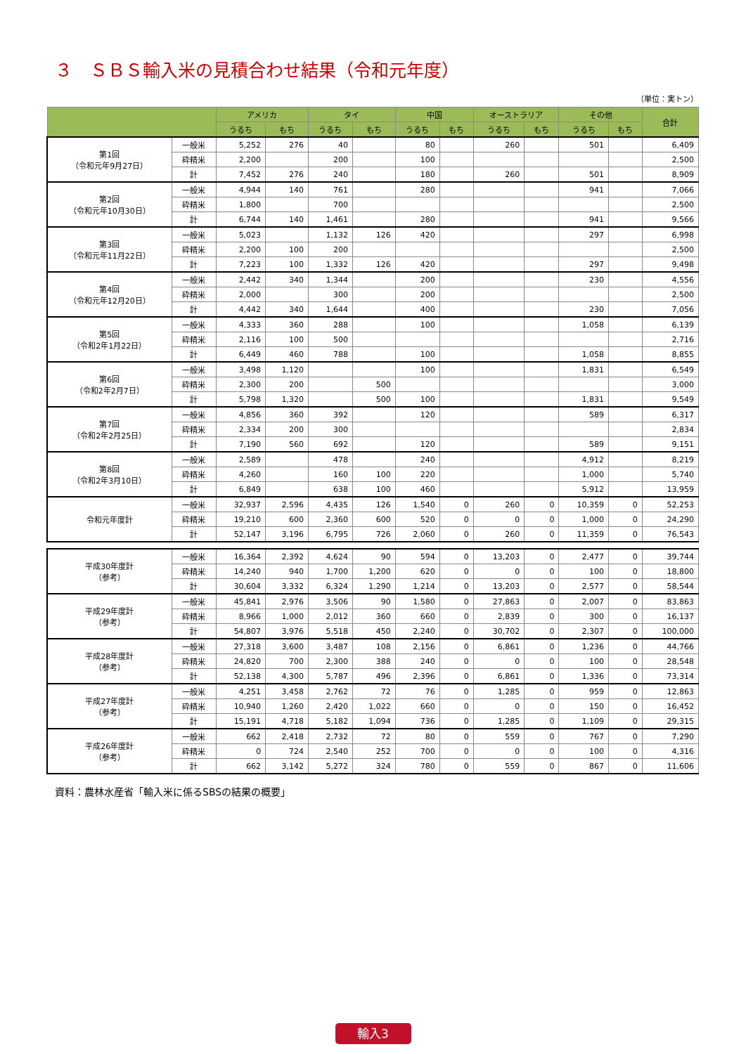３　ＳＢＳ輸入米の見積合わせ結果（令和元年度）
（単位：実トン）
| | | アメリカ | | タイ | | 中国 | | オーストラリア | | その他 | | 合計 |
| --- | --- | --- | --- | --- | --- | --- | --- | --- | --- | --- | --- | --- |
| | | うるち | もち | うるち | もち | うるち | もち | うるち | もち | うるち | もち | |
| 第1回 （令和元年9月27日） | 一般米 | 5,252 | 276 | 40 | | 80 | | 260 | | 501 | | 6,409 |
| | 砕精米 | 2,200 | | 200 | | 100 | | | | | | 2,500 |
| | 計 | 7,452 | 276 | 240 | | 180 | | 260 | | 501 | | 8,909 |
| 第2回 （令和元年10月30日） | 一般米 | 4,944 | 140 | 761 | | 280 | | | | 941 | | 7,066 |
| | 砕精米 | 1,800 | | 700 | | | | | | | | 2,500 |
| | 計 | 6,744 | 140 | 1,461 | | 280 | | | | 941 | | 9,566 |
| 第3回 （令和元年11月22日） | 一般米 | 5,023 | | 1,132 | 126 | 420 | | | | 297 | | 6,998 |
| | 砕精米 | 2,200 | 100 | 200 | | | | | | | | 2,500 |
| | 計 | 7,223 | 100 | 1,332 | 126 | 420 | | | | 297 | | 9,498 |
| 第4回 （令和元年12月20日） | 一般米 | 2,442 | 340 | 1,344 | | 200 | | | | 230 | | 4,556 |
| | 砕精米 | 2,000 | | 300 | | 200 | | | | | | 2,500 |
| | 計 | 4,442 | 340 | 1,644 | | 400 | | | | 230 | | 7,056 |
| 第5回 （令和2年1月22日） | 一般米 | 4,333 | 360 | 288 | | 100 | | | | 1,058 | | 6,139 |
| | 砕精米 | 2,116 | 100 | 500 | | | | | | | | 2,716 |
| | 計 | 6,449 | 460 | 788 | | 100 | | | | 1,058 | | 8,855 |
| 第6回 （令和2年2月7日） | 一般米 | 3,498 | 1,120 | | | 100 | | | | 1,831 | | 6,549 |
| | 砕精米 | 2,300 | 200 | | 500 | | | | | | | 3,000 |
| | 計 | 5,798 | 1,320 | | 500 | 100 | | | | 1,831 | | 9,549 |
| 第7回 （令和2年2月25日） | 一般米 | 4,856 | 360 | 392 | | 120 | | | | 589 | | 6,317 |
| | 砕精米 | 2,334 | 200 | 300 | | | | | | | | 2,834 |
| | 計 | 7,190 | 560 | 692 | | 120 | | | | 589 | | 9,151 |
| 第8回 （令和2年3月10日） | 一般米 | 2,589 | | 478 | | 240 | | | | 4,912 | | 8,219 |
| | 砕精米 | 4,260 | | 160 | 100 | 220 | | | | 1,000 | | 5,740 |
| | 計 | 6,849 | | 638 | 100 | 460 | | | | 5,912 | | 13,959 |
| 令和元年度計 | 一般米 | 32,937 | 2,596 | 4,435 | 126 | 1,540 | 0 | 260 | 0 | 10,359 | 0 | 52,253 |
| | 砕精米 | 19,210 | 600 | 2,360 | 600 | 520 | 0 | 0 | 0 | 1,000 | 0 | 24,290 |
| | 計 | 52,147 | 3,196 | 6,795 | 726 | 2,060 | 0 | 260 | 0 | 11,359 | 0 | 76,543 |
| 平成30年度計 （参考） | 一般米 | 16,364 | 2,392 | 4,624 | 90 | 594 | 0 | 13,203 | 0 | 2,477 | 0 | 39,744 |
| | 砕精米 | 14,240 | 940 | 1,700 | 1,200 | 620 | 0 | 0 | 0 | 100 | 0 | 18,800 |
| | 計 | 30,604 | 3,332 | 6,324 | 1,290 | 1,214 | 0 | 13,203 | 0 | 2,577 | 0 | 58,544 |
| 平成29年度計 （参考） | 一般米 | 45,841 | 2,976 | 3,506 | 90 | 1,580 | 0 | 27,863 | 0 | 2,007 | 0 | 83,863 |
| | 砕精米 | 8,966 | 1,000 | 2,012 | 360 | 660 | 0 | 2,839 | 0 | 300 | 0 | 16,137 |
| | 計 | 54,807 | 3,976 | 5,518 | 450 | 2,240 | 0 | 30,702 | 0 | 2,307 | 0 | 100,000 |
| 平成28年度計 （参考） | 一般米 | 27,318 | 3,600 | 3,487 | 108 | 2,156 | 0 | 6,861 | 0 | 1,236 | 0 | 44,766 |
| | 砕精米 | 24,820 | 700 | 2,300 | 388 | 240 | 0 | 0 | 0 | 100 | 0 | 28,548 |
| | 計 | 52,138 | 4,300 | 5,787 | 496 | 2,396 | 0 | 6,861 | 0 | 1,336 | 0 | 73,314 |
| 平成27年度計 （参考） | 一般米 | 4,251 | 3,458 | 2,762 | 72 | 76 | 0 | 1,285 | 0 | 959 | 0 | 12,863 |
| | 砕精米 | 10,940 | 1,260 | 2,420 | 1,022 | 660 | 0 | 0 | 0 | 150 | 0 | 16,452 |
| | 計 | 15,191 | 4,718 | 5,182 | 1,094 | 736 | 0 | 1,285 | 0 | 1,109 | 0 | 29,315 |
| 平成26年度計 （参考） | 一般米 | 662 | 2,418 | 2,732 | 72 | 80 | 0 | 559 | 0 | 767 | 0 | 7,290 |
| | 砕精米 | 0 | 724 | 2,540 | 252 | 700 | 0 | 0 | 0 | 100 | 0 | 4,316 |
| | 計 | 662 | 3,142 | 5,272 | 324 | 780 | 0 | 559 | 0 | 867 | 0 | 11,606 |
資料：農林水産省「輸入米に係るSBSの結果の概要」
輸入3